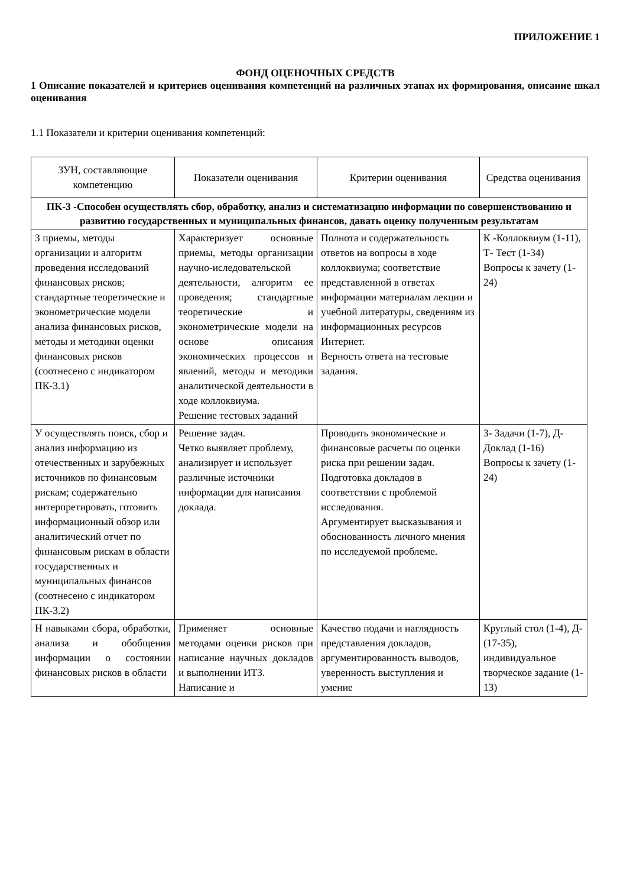ПРИЛОЖЕНИЕ 1
ФОНД ОЦЕНОЧНЫХ СРЕДСТВ
1 Описание показателей и критериев оценивания компетенций на различных этапах их формирования, описание шкал оценивания
1.1 Показатели и критерии оценивания компетенций:
| ЗУН, составляющие компетенцию | Показатели оценивания | Критерии оценивания | Средства оценивания |
| --- | --- | --- | --- |
| ПК-3 -Способен осуществлять сбор, обработку, анализ и систематизацию информации по совершенствованию и развитию государственных и муниципальных финансов, давать оценку полученным результатам | | | |
| З приемы, методы организации и алгоритм проведения исследований финансовых рисков; стандартные теоретические и эконометрические модели анализа финансовых рисков, методы и методики оценки финансовых рисков (соотнесено с индикатором ПК-3.1) | Характеризует основные приемы, методы организации научно-иследовательской деятельности, алгоритм ее проведения; стандартные теоретические и эконометрические модели на основе описания экономических процессов и явлений, методы и методики аналитической деятельности в ходе коллоквиума. Решение тестовых заданий | Полнота и содержательность ответов на вопросы в ходе коллоквиума; соответствие представленной в ответах информации материалам лекции и учебной литературы, сведениям из информационных ресурсов Интернет. Верность ответа на тестовые задания. | К -Коллоквиум (1-11), Т- Тест (1-34) Вопросы к зачету (1-24) |
| У осуществлять поиск, сбор и анализ информацию из отечественных и зарубежных источников по финансовым рискам; содержательно интерпретировать, готовить информационный обзор или аналитический отчет по финансовым рискам в области государственных и муниципальных финансов (соотнесено с индикатором ПК-3.2) | Решение задач. Четко выявляет проблему, анализирует и использует различные источники информации для написания доклада. | Проводить экономические и финансовые расчеты по оценки риска при решении задач. Подготовка докладов в соответствии с проблемой исследования. Аргументирует высказывания и обоснованность личного мнения по исследуемой проблеме. | З- Задачи (1-7), Д-Доклад (1-16) Вопросы к зачету (1-24) |
| Н навыками сбора, обработки, анализа и обобщения информации о состоянии финансовых рисков в области | Применяет основные методами оценки рисков при написание научных докладов и выполнении ИТЗ. Написание и | Качество подачи и наглядность представления докладов, аргументированность выводов, уверенность выступления и умение | Круглый стол (1-4), Д- (17-35), индивидуальное творческое задание (1-13) |